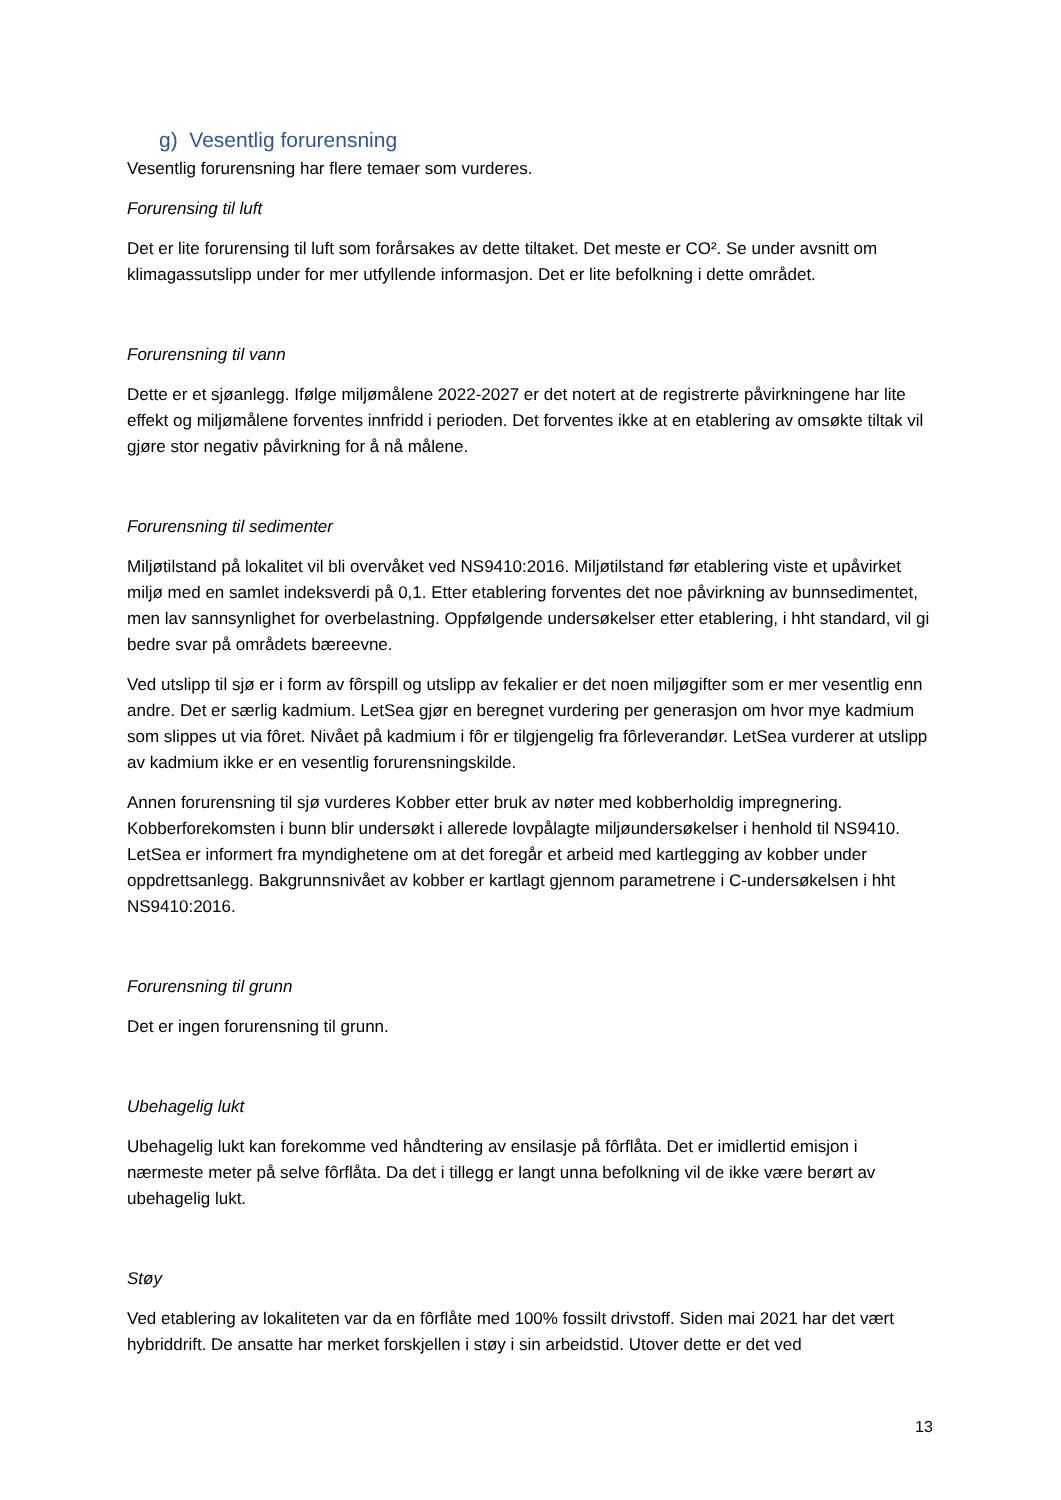g) Vesentlig forurensning
Vesentlig forurensning har flere temaer som vurderes.
Forurensing til luft
Det er lite forurensing til luft som forårsakes av dette tiltaket. Det meste er CO². Se under avsnitt om klimagassutslipp under for mer utfyllende informasjon. Det er lite befolkning i dette området.
Forurensning til vann
Dette er et sjøanlegg. Ifølge miljømålene 2022-2027 er det notert at de registrerte påvirkningene har lite effekt og miljømålene forventes innfridd i perioden. Det forventes ikke at en etablering av omsøkte tiltak vil gjøre stor negativ påvirkning for å nå målene.
Forurensning til sedimenter
Miljøtilstand på lokalitet vil bli overvåket ved NS9410:2016. Miljøtilstand før etablering viste et upåvirket miljø med en samlet indeksverdi på 0,1. Etter etablering forventes det noe påvirkning av bunnsedimentet, men lav sannsynlighet for overbelastning. Oppfølgende undersøkelser etter etablering, i hht standard, vil gi bedre svar på områdets bæreevne.
Ved utslipp til sjø er i form av fôrspill og utslipp av fekalier er det noen miljøgifter som er mer vesentlig enn andre. Det er særlig kadmium. LetSea gjør en beregnet vurdering per generasjon om hvor mye kadmium som slippes ut via fôret. Nivået på kadmium i fôr er tilgjengelig fra fôrleverandør. LetSea vurderer at utslipp av kadmium ikke er en vesentlig forurensningskilde.
Annen forurensning til sjø vurderes Kobber etter bruk av nøter med kobberholdig impregnering. Kobberforekomsten i bunn blir undersøkt i allerede lovpålagte miljøundersøkelser i henhold til NS9410. LetSea er informert fra myndighetene om at det foregår et arbeid med kartlegging av kobber under oppdrettsanlegg. Bakgrunnsnivået av kobber er kartlagt gjennom parametrene i C-undersøkelsen i hht NS9410:2016.
Forurensning til grunn
Det er ingen forurensning til grunn.
Ubehagelig lukt
Ubehagelig lukt kan forekomme ved håndtering av ensilasje på fôrflåta. Det er imidlertid emisjon i nærmeste meter på selve fôrflåta. Da det i tillegg er langt unna befolkning vil de ikke være berørt av ubehagelig lukt.
Støy
Ved etablering av lokaliteten var da en fôrflåte med 100% fossilt drivstoff. Siden mai 2021 har det vært hybriddrift. De ansatte har merket forskjellen i støy i sin arbeidstid. Utover dette er det ved
13